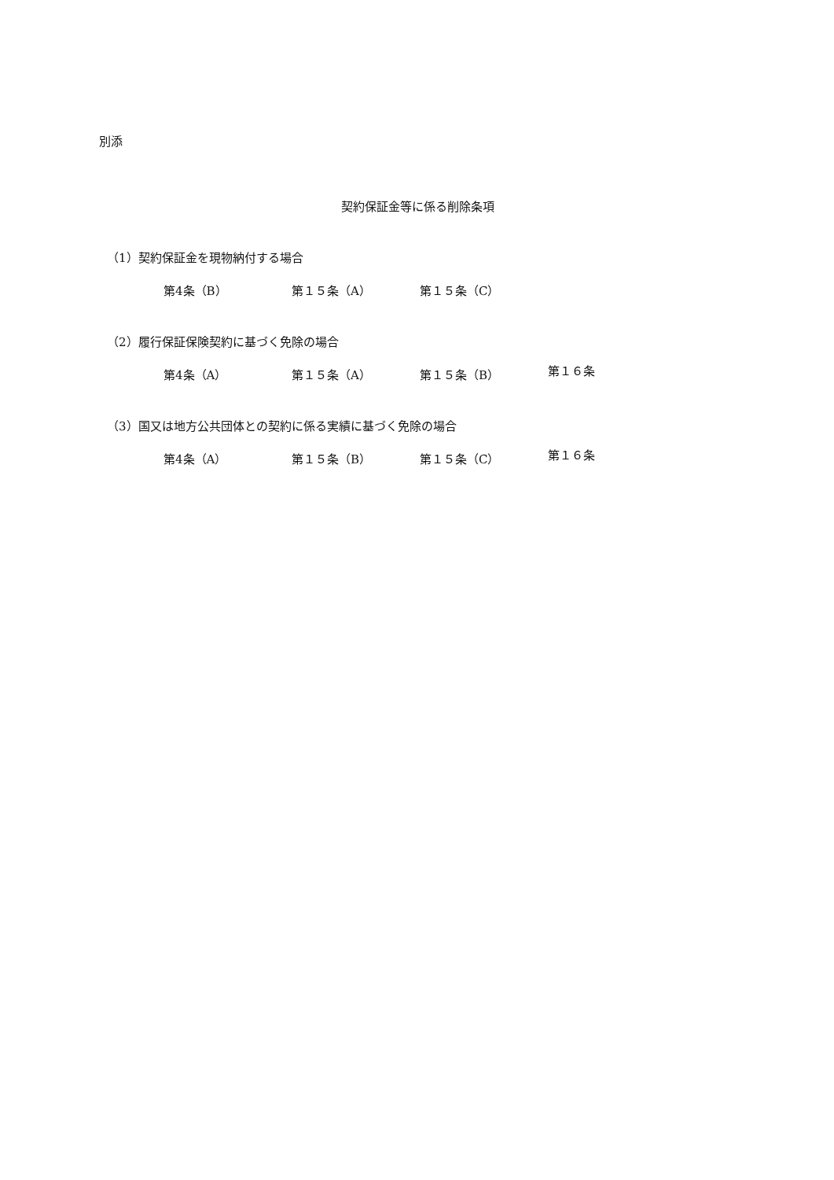別添
契約保証金等に係る削除条項
（1）契約保証金を現物納付する場合
第4条（B） 第１５条（A） 第１５条（C）
（2）履行保証保険契約に基づく免除の場合
第4条（A） 第１５条（A） 第１５条（B） 第１６条
（3）国又は地方公共団体との契約に係る実績に基づく免除の場合
第4条（A） 第１５条（B） 第１５条（C） 第１６条